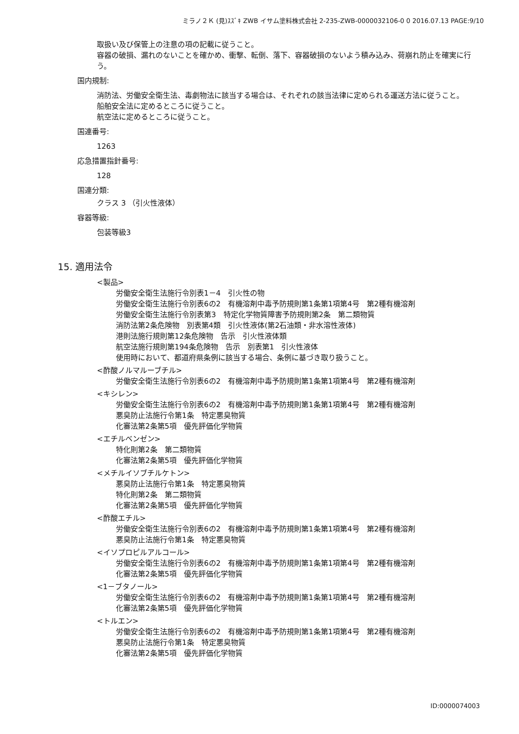ミラノ２Ｋ (見)ｽｽﾞｷ ZWB イサム塗料株式会社 2-235-ZWB-0000032106-0 0 2016.07.13 PAGE:9/10
取扱い及び保管上の注意の項の記載に従うこと。
容器の破損、漏れのないことを確かめ、衝撃、転倒、落下、容器破損のないよう積み込み、荷崩れ防止を確実に行う。
国内規制:
消防法、労働安全衛生法、毒劇物法に該当する場合は、それぞれの該当法律に定められる運送方法に従うこと。
船舶安全法に定めるところに従うこと。
航空法に定めるところに従うこと。
国連番号:
1263
応急措置指針番号:
128
国連分類:
クラス 3 （引火性液体）
容器等級:
包装等級3
15. 適用法令
<製品>
労働安全衛生法施行令別表1－4　引火性の物
労働安全衛生法施行令別表6の2　有機溶剤中毒予防規則第1条第1項第4号　第2種有機溶剤
労働安全衛生法施行令別表第3　特定化学物質障害予防規則第2条　第二類物質
消防法第2条危険物　別表第4類　引火性液体(第2石油類・非水溶性液体)
港則法施行規則第12条危険物　告示　引火性液体類
航空法施行規則第194条危険物　告示　別表第1　引火性液体
使用時において、都道府県条例に該当する場合、条例に基づき取り扱うこと。
<酢酸ノルマルーブチル>
労働安全衛生法施行令別表6の2　有機溶剤中毒予防規則第1条第1項第4号　第2種有機溶剤
<キシレン>
労働安全衛生法施行令別表6の2　有機溶剤中毒予防規則第1条第1項第4号　第2種有機溶剤
悪臭防止法施行令第1条　特定悪臭物質
化審法第2条第5項　優先評価化学物質
<エチルベンゼン>
特化則第2条　第二類物質
化審法第2条第5項　優先評価化学物質
<メチルイソブチルケトン>
悪臭防止法施行令第1条　特定悪臭物質
特化則第2条　第二類物質
化審法第2条第5項　優先評価化学物質
<酢酸エチル>
労働安全衛生法施行令別表6の2　有機溶剤中毒予防規則第1条第1項第4号　第2種有機溶剤
悪臭防止法施行令第1条　特定悪臭物質
<イソプロピルアルコール>
労働安全衛生法施行令別表6の2　有機溶剤中毒予防規則第1条第1項第4号　第2種有機溶剤
化審法第2条第5項　優先評価化学物質
<1－ブタノール>
労働安全衛生法施行令別表6の2　有機溶剤中毒予防規則第1条第1項第4号　第2種有機溶剤
化審法第2条第5項　優先評価化学物質
<トルエン>
労働安全衛生法施行令別表6の2　有機溶剤中毒予防規則第1条第1項第4号　第2種有機溶剤
悪臭防止法施行令第1条　特定悪臭物質
化審法第2条第5項　優先評価化学物質
ID:0000074003